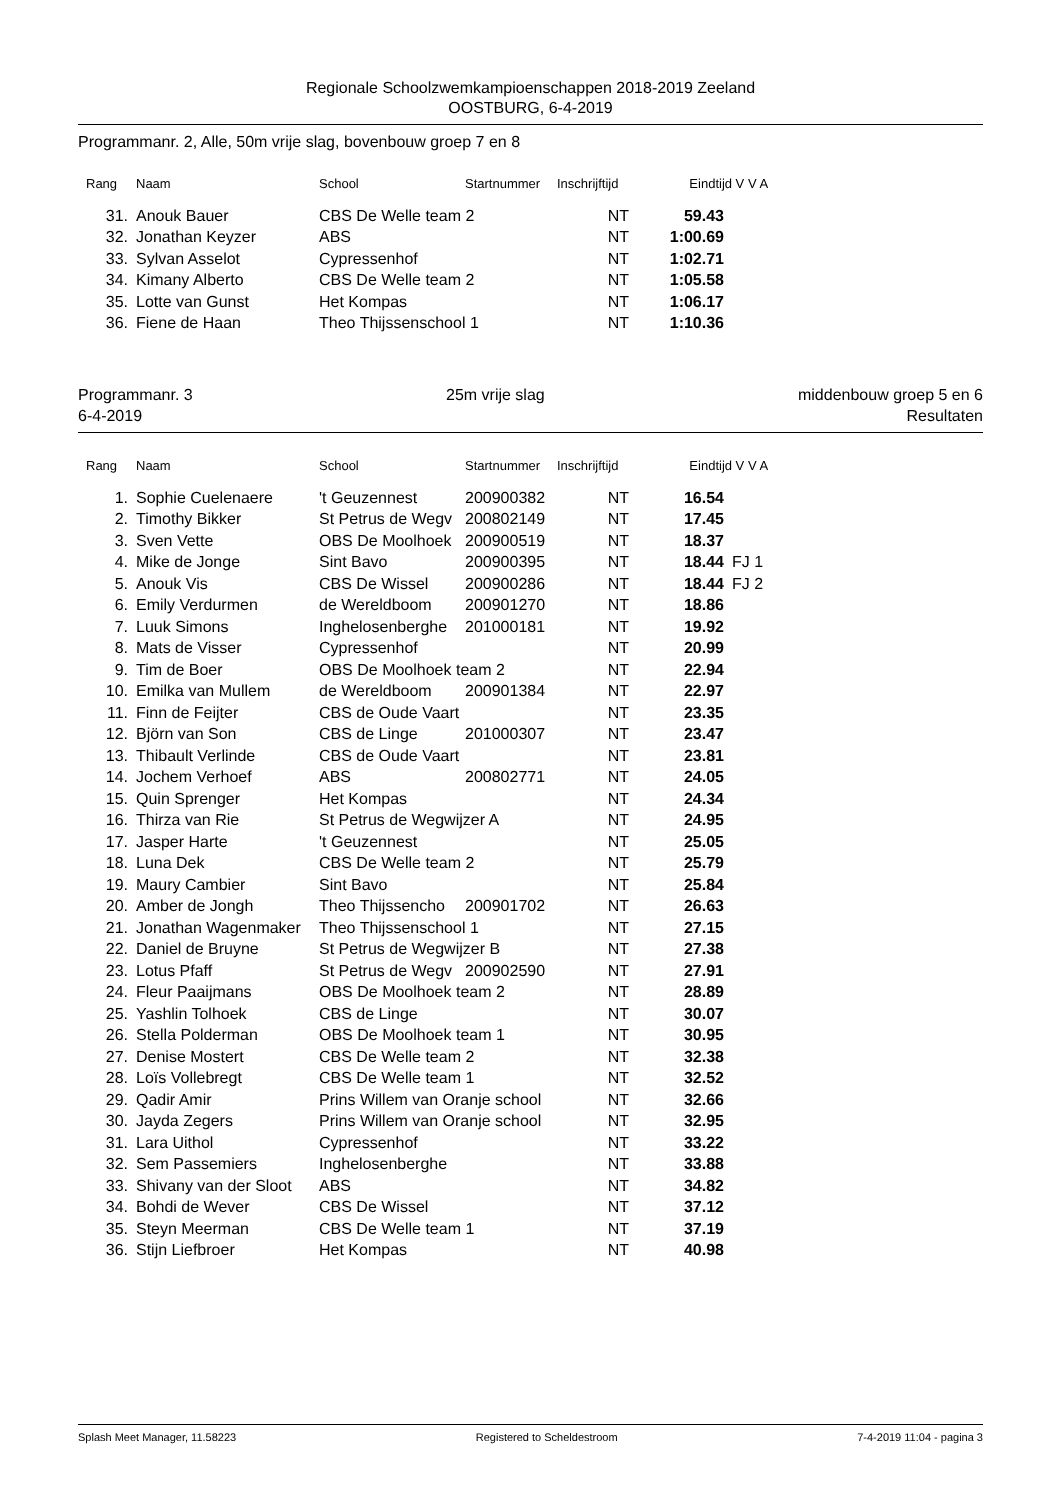Regionale Schoolzwemkampioenschappen 2018-2019 Zeeland
OOSTBURG, 6-4-2019
Programmanr. 2, Alle, 50m vrije slag, bovenbouw groep 7 en 8
| Rang | Naam | School | Startnummer | Inschrijftijd | Eindtijd | V V A |
| --- | --- | --- | --- | --- | --- | --- |
| 31. | Anouk Bauer | CBS De Welle team 2 | | NT | 59.43 | |
| 32. | Jonathan Keyzer | ABS | | NT | 1:00.69 | |
| 33. | Sylvan Asselot | Cypressenhof | | NT | 1:02.71 | |
| 34. | Kimany Alberto | CBS De Welle team 2 | | NT | 1:05.58 | |
| 35. | Lotte van Gunst | Het Kompas | | NT | 1:06.17 | |
| 36. | Fiene de Haan | Theo Thijssenschool 1 | | NT | 1:10.36 | |
Programmanr. 3 25m vrije slag middenbouw groep 5 en 6
6-4-2019 Resultaten
| Rang | Naam | School | Startnummer | Inschrijftijd | Eindtijd | V V A |
| --- | --- | --- | --- | --- | --- | --- |
| 1. | Sophie Cuelenaere | 't Geuzennest | 200900382 | NT | 16.54 | |
| 2. | Timothy Bikker | St Petrus de Wegv | 200802149 | NT | 17.45 | |
| 3. | Sven Vette | OBS De Moolhoek | 200900519 | NT | 18.37 | |
| 4. | Mike de Jonge | Sint Bavo | 200900395 | NT | 18.44 | FJ 1 |
| 5. | Anouk Vis | CBS De Wissel | 200900286 | NT | 18.44 | FJ 2 |
| 6. | Emily Verdurmen | de Wereldboom | 200901270 | NT | 18.86 | |
| 7. | Luuk Simons | Inghelosenberghe | 201000181 | NT | 19.92 | |
| 8. | Mats de Visser | Cypressenhof | | NT | 20.99 | |
| 9. | Tim de Boer | OBS De Moolhoek team 2 | | NT | 22.94 | |
| 10. | Emilka van Mullem | de Wereldboom | 200901384 | NT | 22.97 | |
| 11. | Finn de Feijter | CBS de Oude Vaart | | NT | 23.35 | |
| 12. | Björn van Son | CBS de Linge | 201000307 | NT | 23.47 | |
| 13. | Thibault Verlinde | CBS de Oude Vaart | | NT | 23.81 | |
| 14. | Jochem Verhoef | ABS | 200802771 | NT | 24.05 | |
| 15. | Quin Sprenger | Het Kompas | | NT | 24.34 | |
| 16. | Thirza van Rie | St Petrus de Wegwijzer A | | NT | 24.95 | |
| 17. | Jasper Harte | 't Geuzennest | | NT | 25.05 | |
| 18. | Luna Dek | CBS De Welle team 2 | | NT | 25.79 | |
| 19. | Maury Cambier | Sint Bavo | | NT | 25.84 | |
| 20. | Amber de Jongh | Theo Thijssencho | 200901702 | NT | 26.63 | |
| 21. | Jonathan Wagenmaker | Theo Thijssenschool 1 | | NT | 27.15 | |
| 22. | Daniel de Bruyne | St Petrus de Wegwijzer B | | NT | 27.38 | |
| 23. | Lotus Pfaff | St Petrus de Wegv | 200902590 | NT | 27.91 | |
| 24. | Fleur Paaijmans | OBS De Moolhoek team 2 | | NT | 28.89 | |
| 25. | Yashlin Tolhoek | CBS de Linge | | NT | 30.07 | |
| 26. | Stella Polderman | OBS De Moolhoek team 1 | | NT | 30.95 | |
| 27. | Denise Mostert | CBS De Welle team 2 | | NT | 32.38 | |
| 28. | Loïs Vollebregt | CBS De Welle team 1 | | NT | 32.52 | |
| 29. | Qadir Amir | Prins Willem van Oranje school | | NT | 32.66 | |
| 30. | Jayda Zegers | Prins Willem van Oranje school | | NT | 32.95 | |
| 31. | Lara Uithol | Cypressenhof | | NT | 33.22 | |
| 32. | Sem Passemiers | Inghelosenberghe | | NT | 33.88 | |
| 33. | Shivany van der Sloot | ABS | | NT | 34.82 | |
| 34. | Bohdi de Wever | CBS De Wissel | | NT | 37.12 | |
| 35. | Steyn Meerman | CBS De Welle team 1 | | NT | 37.19 | |
| 36. | Stijn Liefbroer | Het Kompas | | NT | 40.98 | |
Splash Meet Manager, 11.58223 Registered to Scheldestroom 7-4-2019 11:04 - pagina 3